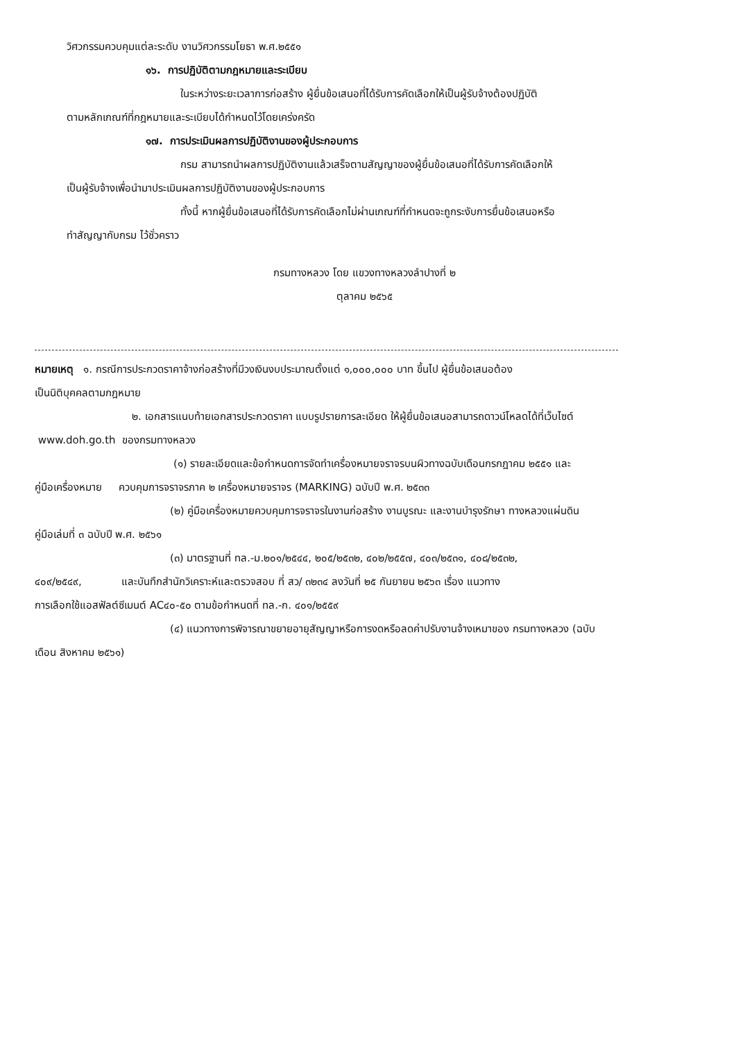วิศวกรรมควบคุมแต่ละระดับ งานวิศวกรรมโยธา พ.ศ.๒๕๕๑
๑๖. การปฏิบัติตามกฎหมายและระเบียบ
ในระหว่างระยะเวลาการก่อสร้าง ผู้ยื่นข้อเสนอที่ได้รับการคัดเลือกให้เป็นผู้รับจ้างต้องปฏิบัติ
ตามหลักเกณฑ์ที่กฎหมายและระเบียบได้กำหนดไว้โดยเคร่งครัด
๑๗. การประเมินผลการปฏิบัติงานของผู้ประกอบการ
กรม สามารถนำผลการปฏิบัติงานแล้วเสร็จตามสัญญาของผู้ยื่นข้อเสนอที่ได้รับการคัดเลือกให้
เป็นผู้รับจ้างเพื่อนำมาประเมินผลการปฏิบัติงานของผู้ประกอบการ
ทั้งนี้ หากผู้ยื่นข้อเสนอที่ได้รับการคัดเลือกไม่ผ่านเกณฑ์ที่กำหนดจะถูกระงับการยื่นข้อเสนอหรือ
ทำสัญญากับกรม ไว้ชั่วคราว
กรมทางหลวง โดย แขวงทางหลวงลำปางที่ ๒
ตุลาคม ๒๕๖๕
หมายเหตุ ๑. กรณีการประกวดราคาจ้างก่อสร้างที่มีวงเงินงบประมาณตั้งแต่ ๑,๐๐๐,๐๐๐ บาท ขึ้นไป ผู้ยื่นข้อเสนอต้อง
เป็นนิติบุคคลตามกฎหมาย
๒. เอกสารแนบท้ายเอกสารประกวดราคา แบบรูปรายการละเอียด ให้ผู้ยื่นข้อเสนอสามารถดาวน์โหลดได้ที่เว็บไซต์
www.doh.go.th ของกรมทางหลวง
(๑) รายละเอียดและข้อกำหนดการจัดทำเครื่องหมายจราจรบนผิวทางฉบับเดือนกรกฎาคม ๒๕๕๑ และ
คู่มือเครื่องหมาย ควบคุมการจราจรภาค ๒ เครื่องหมายจราจร (MARKING) ฉบับปี พ.ศ. ๒๕๓๓
(๒) คู่มือเครื่องหมายควบคุมการจราจรในงานก่อสร้าง งานบูรณะ และงานบำรุงรักษา ทางหลวงแผ่นดิน
คู่มือเล่มที่ ๓ ฉบับปี พ.ศ. ๒๕๖๑
(๓) มาตรฐานที่ ทล.-ม.๒๐๑/๒๕๔๔, ๒๐๕/๒๕๓๒, ๔๐๒/๒๕๕๗, ๔๐๓/๒๕๓๑, ๔๐๘/๒๕๓๒,
๔๐๙/๒๕๔๙, และบันทึกสำนักวิเคราะห์และตรวจสอบ ที่ สว/ ๓๒๓๔ ลงวันที่ ๒๕ กันยายน ๒๕๖๓ เรื่อง แนวทาง
การเลือกใช้แอสฟัลต์ซีเมนต์ AC๔๐-๕๐ ตามข้อกำหนดที่ ทล.-ก. ๔๐๑/๒๕๕๙
(๔) แนวทางการพิจารณาขยายอายุสัญญาหรือการงดหรือลดค่าปรับงานจ้างเหมาของ กรมทางหลวง (ฉบับ
เดือน สิงหาคม ๒๕๖๑)